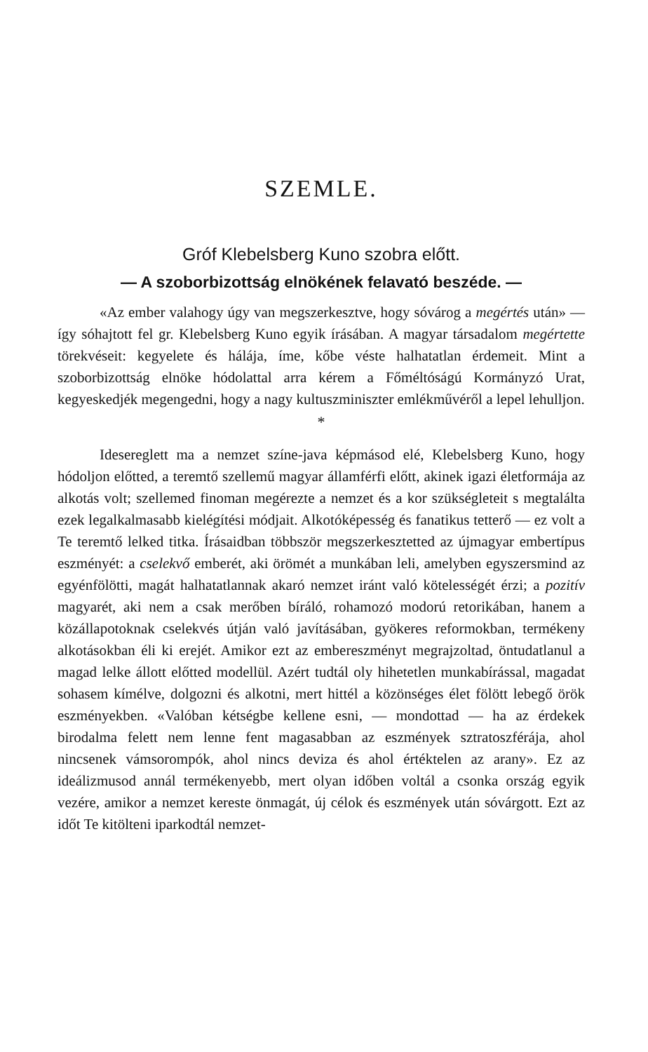SZEMLE.
Gróf Klebelsberg Kuno szobra előtt.
— A szoborbizottság elnökének felavató beszéde. —
«Az ember valahogy úgy van megszerkesztve, hogy sóvárog a megértés után» — így sóhajtott fel gr. Klebelsberg Kuno egyik írásában. A magyar társadalom megértette törekvéseit: kegyelete és hálája, íme, kőbe véste halhatatlan érdemeit. Mint a szoborbizottság elnöke hódolattal arra kérem a Főméltóságú Kormányzó Urat, kegyeskedjék megengedni, hogy a nagy kultuszminiszter emlékművéről a lepel lehulljon.
*
Idesereglett ma a nemzet színe-java képmásod elé, Klebelsberg Kuno, hogy hódoljon előtted, a teremtő szellemű magyar államférfi előtt, akinek igazi életformája az alkotás volt; szellemed finoman megérezte a nemzet és a kor szükségleteit s megtalálta ezek legalkalmasabb kielégítési módjait. Alkotóképesség és fanatikus tetterő — ez volt a Te teremtő lelked titka. Írásaidban többször megszerkesztetted az újmagyar embertípus eszményét: a cselekvő emberét, aki örömét a munkában leli, amelyben egyszersmind az egyénfölötti, magát halhatatlannak akaró nemzet iránt való kötelességét érzi; a pozitív magyarét, aki nem a csak merőben bíráló, rohamozó modorú retorikában, hanem a közállapotoknak cselekvés útján való javításában, gyökeres reformokban, termékeny alkotásokban éli ki erejét. Amikor ezt az embereszményt megrajzoltad, öntudatlanul a magad lelke állott előtted modellül. Azért tudtál oly hihetetlen munkabírással, magadat sohasem kímélve, dolgozni és alkotni, mert hittél a közönséges élet fölött lebegő örök eszményekben. «Valóban kétségbe kellene esni, — mondottad — ha az érdekek birodalma felett nem lenne fent magasabban az eszmények sztratoszférája, ahol nincsenek vámsorompók, ahol nincs deviza és ahol értéktelen az arany». Ez az ideálizmusod annál termékenyebb, mert olyan időben voltál a csonka ország egyik vezére, amikor a nemzet kereste önmagát, új célok és eszmények után sóvárgott. Ezt az időt Te kitölteni iparkodtál nemzet-